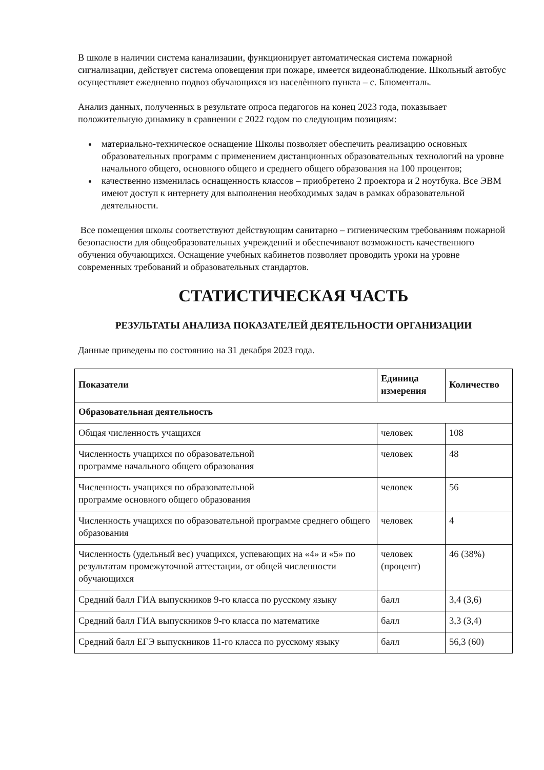В школе в наличии система канализации, функционирует автоматическая система пожарной сигнализации, действует система оповещения при пожаре, имеется видеонаблюдение. Школьный автобус осуществляет ежедневно подвоз обучающихся из населѐнного пункта – с. Блюменталь.
Анализ данных, полученных в результате опроса педагогов на конец 2023 года, показывает положительную динамику в сравнении с 2022 годом по следующим позициям:
материально-техническое оснащение Школы позволяет обеспечить реализацию основных образовательных программ с применением дистанционных образовательных технологий на уровне начального общего, основного общего и среднего общего образования на 100 процентов;
качественно изменилась оснащенность классов – приобретено 2 проектора и 2 ноутбука. Все ЭВМ имеют доступ к интернету для выполнения необходимых задач в рамках образовательной деятельности.
Все помещения школы соответствуют действующим санитарно – гигиеническим требованиям пожарной безопасности для общеобразовательных учреждений и обеспечивают возможность качественного обучения обучающихся. Оснащение учебных кабинетов позволяет проводить уроки на уровне современных требований и образовательных стандартов.
СТАТИСТИЧЕСКАЯ ЧАСТЬ
РЕЗУЛЬТАТЫ АНАЛИЗА ПОКАЗАТЕЛЕЙ ДЕЯТЕЛЬНОСТИ ОРГАНИЗАЦИИ
Данные приведены по состоянию на 31 декабря 2023 года.
| Показатели | Единица измерения | Количество |
| --- | --- | --- |
| Образовательная деятельность | | |
| Общая численность учащихся | человек | 108 |
| Численность учащихся по образовательной программе начального общего образования | человек | 48 |
| Численность учащихся по образовательной программе основного общего образования | человек | 56 |
| Численность учащихся по образовательной программе среднего общего образования | человек | 4 |
| Численность (удельный вес) учащихся, успевающих на «4» и «5» по результатам промежуточной аттестации, от общей численности обучающихся | человек (процент) | 46 (38%) |
| Средний балл ГИА выпускников 9-го класса по русскому языку | балл | 3,4 (3,6) |
| Средний балл ГИА выпускников 9-го класса по математике | балл | 3,3 (3,4) |
| Средний балл ЕГЭ выпускников 11-го класса по русскому языку | балл | 56,3 (60) |